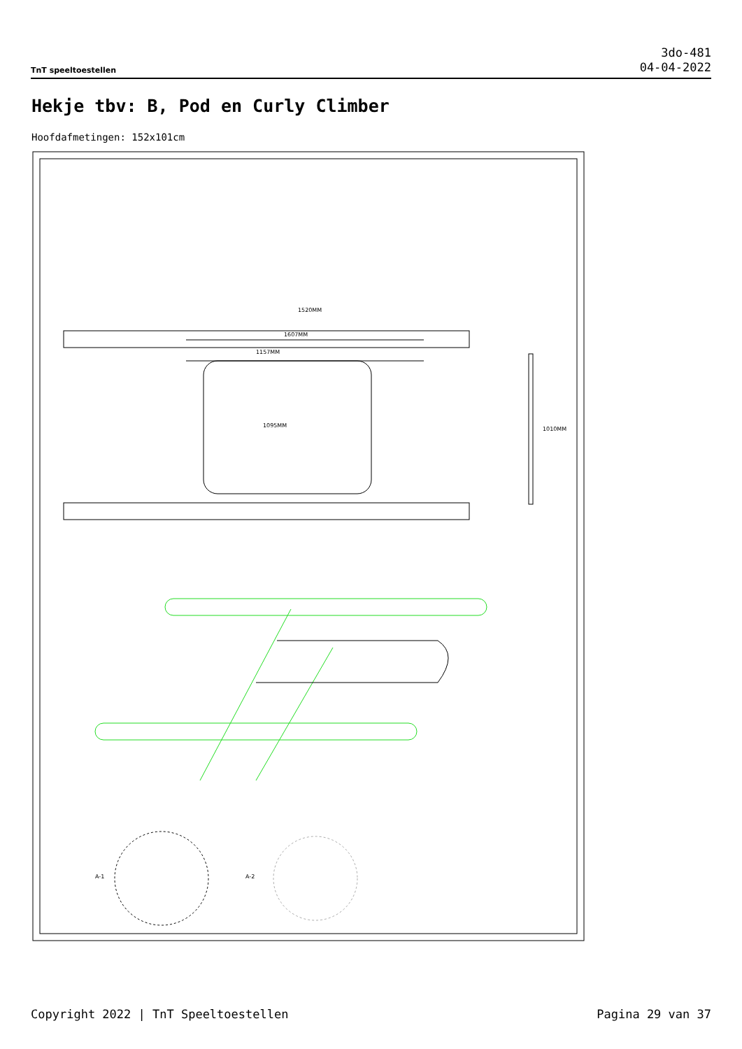TnT speeltoestellen
3do-481
04-04-2022
Hekje tbv: B, Pod en Curly Climber
Hoofdafmetingen: 152x101cm
1607MM
1157MM
1520MM
1095MM
1010MM
A-1
A-2
Copyright 2022 | TnT Speeltoestellen Pagina 29 van 37